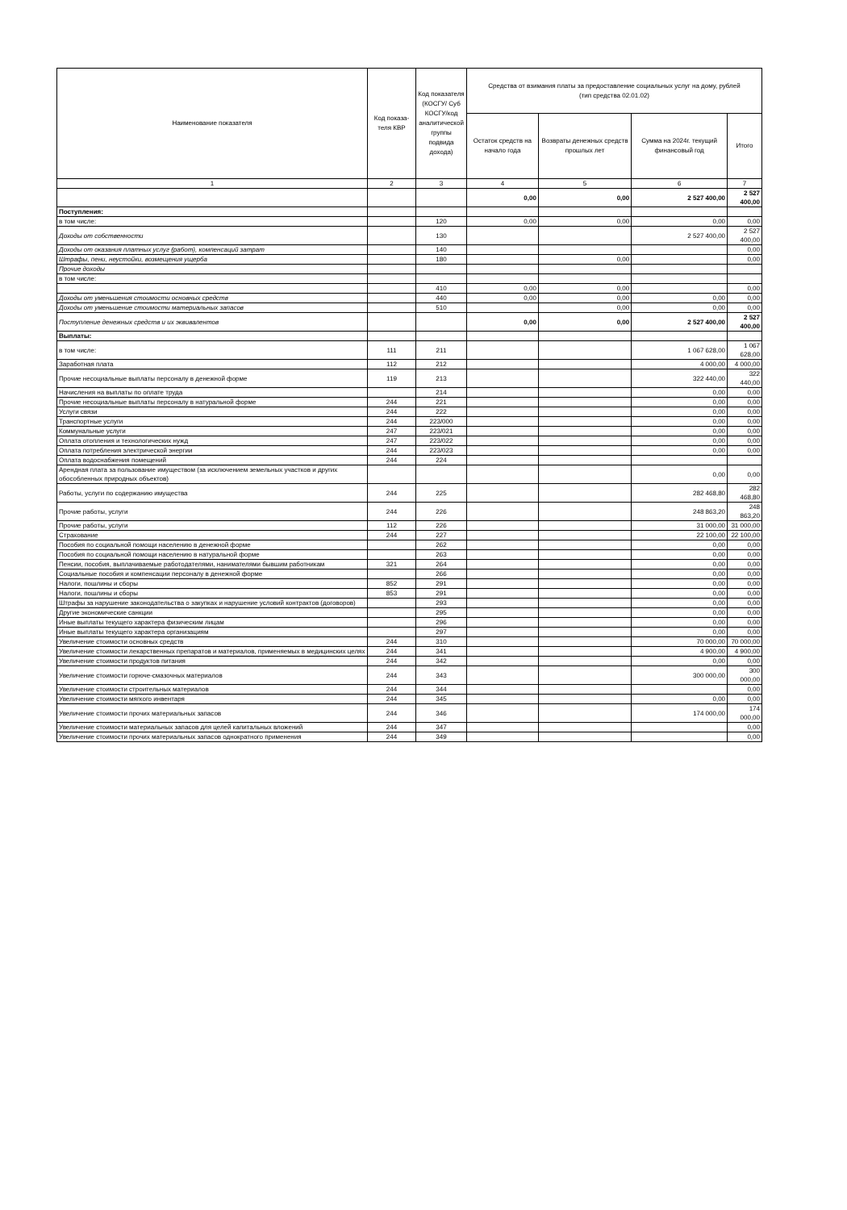| Наименование показателя | Код показа-теля КВР | Код показателя (КОСГУ/ Суб КОСГУ/код аналитической группы подвида дохода) | Средства от взимания платы за предоставление социальных услуг на дому, рублей (тип средства 02.01.02) | | | |
| --- | --- | --- | --- | --- | --- | --- |
| | | | Остаток средств на начало года | Возвраты денежных средств прошлых лет | Сумма на 2024г. текущий финансовый год | Итого |
| 1 | 2 | 3 | 4 | 5 | 6 | 7 |
| | | | 0,00 | 0,00 | 2 527 400,00 | 2 527 400,00 |
| Поступления: | | | | | | |
| в том числе: | | 120 | 0,00 | 0,00 | 0,00 | 0,00 |
| Доходы от собственности | | 130 | | | 2 527 400,00 | 2 527 400,00 |
| Доходы от оказания платных услуг (работ), компенсаций затрат | | 140 | | | | 0,00 |
| Штрафы, пени, неустойки, возмещения ущерба | | 180 | | 0,00 | | 0,00 |
| Прочие доходы | | | | | | |
| в том числе: | | | | | | |
| | | 410 | 0,00 | 0,00 | | 0,00 |
| Доходы от уменьшения стоимости основных средств | | 440 | 0,00 | 0,00 | 0,00 | 0,00 |
| Доходы от уменьшение стоимости материальных запасов | | 510 | | 0,00 | 0,00 | 0,00 |
| Поступление денежных средств и их эквивалентов | | | 0,00 | 0,00 | 2 527 400,00 | 2 527 400,00 |
| Выплаты: | | | | | | |
| в том числе: | 111 | 211 | | | 1 067 628,00 | 1 067 628,00 |
| Заработная плата | 112 | 212 | | | 4 000,00 | 4 000,00 |
| Прочие несоциальные выплаты персоналу в денежной форме | 119 | 213 | | | 322 440,00 | 322 440,00 |
| Начисления на выплаты по оплате труда | | 214 | | | 0,00 | 0,00 |
| Прочие несоциальные выплаты персоналу в натуральной форме | 244 | 221 | | | 0,00 | 0,00 |
| Услуги связи | 244 | 222 | | | 0,00 | 0,00 |
| Транспортные услуги | 244 | 223/000 | | | 0,00 | 0,00 |
| Коммунальные услуги | 247 | 223/021 | | | 0,00 | 0,00 |
| Оплата отопления и технологических нужд | 247 | 223/022 | | | 0,00 | 0,00 |
| Оплата потребления электрической энергии | 244 | 223/023 | | | 0,00 | 0,00 |
| Оплата водоснабжения помещений | 244 | 224 | | | | |
| Арендная плата за пользование имуществом (за исключением земельных участков и других обособленных природных объектов) | | | | | 0,00 | 0,00 |
| Работы, услуги по содержанию имущества | 244 | 225 | | | 282 468,80 | 282 468,80 |
| Прочие работы, услуги | 244 | 226 | | | 248 863,20 | 248 863,20 |
| Прочие работы, услуги | 112 | 226 | | | 31 000,00 | 31 000,00 |
| Страхование | 244 | 227 | | | 22 100,00 | 22 100,00 |
| Пособия по социальной помощи населению в денежной форме | | 262 | | | 0,00 | 0,00 |
| Пособия по социальной помощи населению в натуральной форме | | 263 | | | 0,00 | 0,00 |
| Пенсии, пособия, выплачиваемые работодателями, нанимателями бывшим работникам | 321 | 264 | | | 0,00 | 0,00 |
| Социальные пособия и компенсации персоналу в денежной форме | | 266 | | | 0,00 | 0,00 |
| Налоги, пошлины и сборы | 852 | 291 | | | 0,00 | 0,00 |
| Налоги, пошлины и сборы | 853 | 291 | | | 0,00 | 0,00 |
| Штрафы за нарушение законодательства о закупках и нарушение условий контрактов (договоров) | | 293 | | | 0,00 | 0,00 |
| Другие экономические санкции | | 295 | | | 0,00 | 0,00 |
| Иные выплаты текущего характера физическим лицам | | 296 | | | 0,00 | 0,00 |
| Иные выплаты текущего характера организациям | | 297 | | | 0,00 | 0,00 |
| Увеличение стоимости основных средств | 244 | 310 | | | 70 000,00 | 70 000,00 |
| Увеличение стоимости лекарственных препаратов и материалов, применяемых в медицинских целях | 244 | 341 | | | 4 900,00 | 4 900,00 |
| Увеличение стоимости продуктов питания | 244 | 342 | | | 0,00 | 0,00 |
| Увеличение стоимости горюче-смазочных материалов | 244 | 343 | | | 300 000,00 | 300 000,00 |
| Увеличение стоимости строительных материалов | 244 | 344 | | | | 0,00 |
| Увеличение стоимости мягкого инвентаря | 244 | 345 | | | 0,00 | 0,00 |
| Увеличение стоимости прочих материальных запасов | 244 | 346 | | | 174 000,00 | 174 000,00 |
| Увеличение стоимости материальных запасов для целей капитальных вложений | 244 | 347 | | | | 0,00 |
| Увеличение стоимости прочих материальных запасов однократного применения | 244 | 349 | | | | 0,00 |